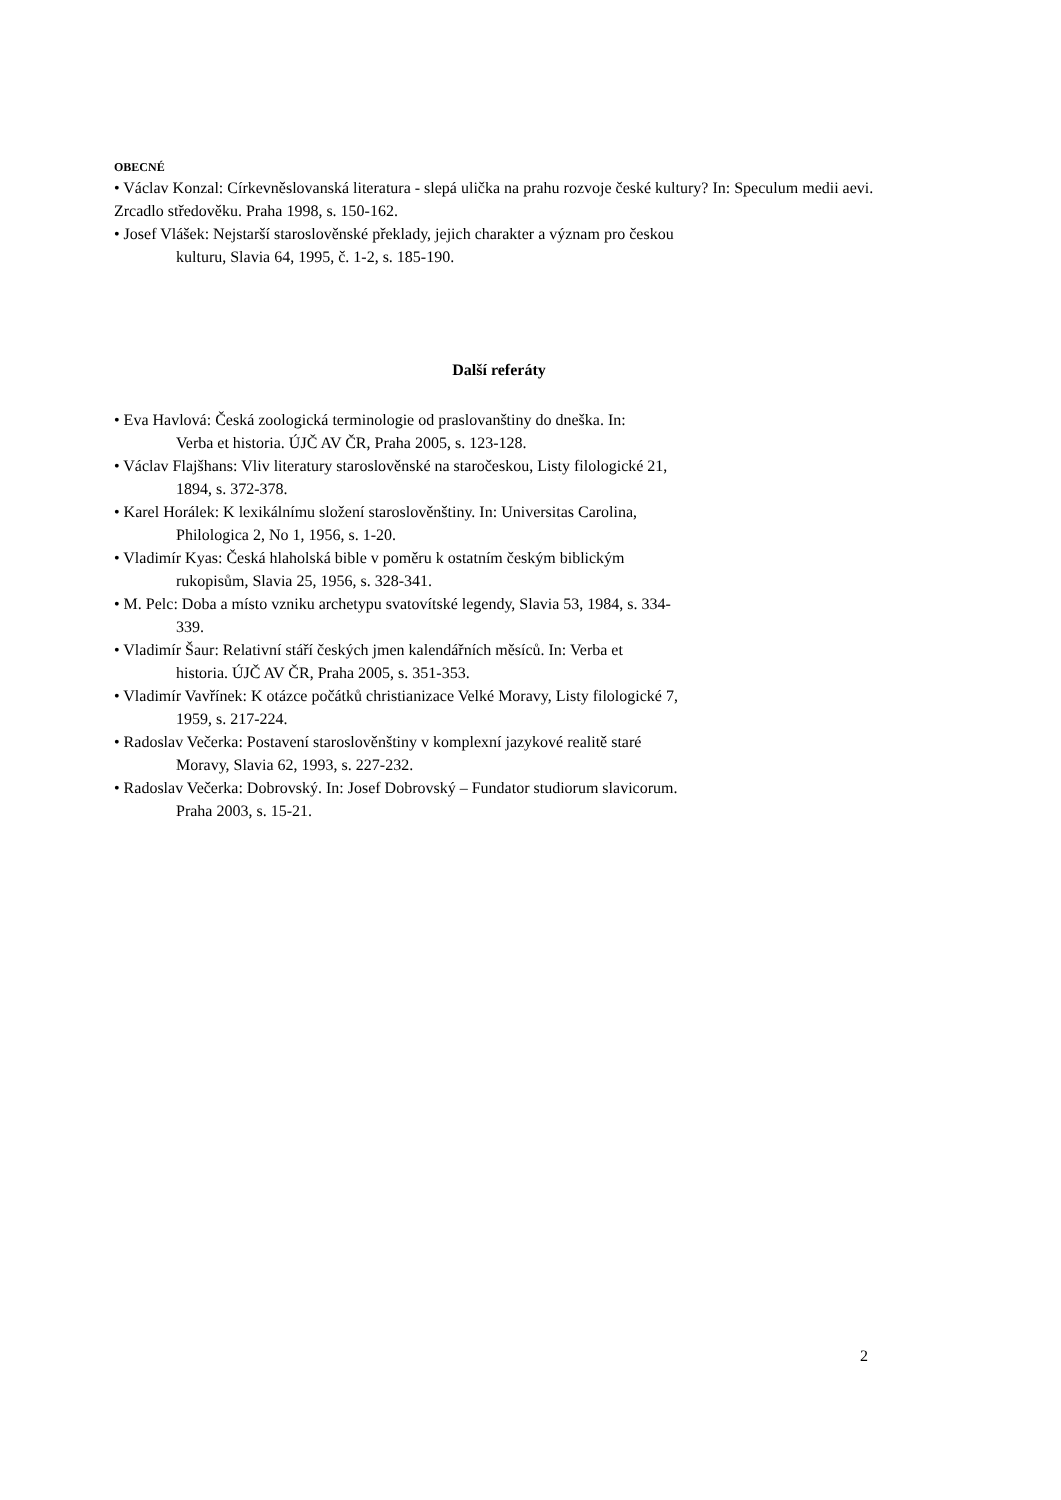OBECNÉ
• Václav Konzal: Církevněslovanská literatura - slepá ulička na prahu rozvoje české kultury? In: Speculum medii aevi. Zrcadlo středověku. Praha 1998, s. 150-162.
• Josef Vlášek: Nejstarší staroslověnské překlady, jejich charakter a význam pro českou
kulturu, Slavia 64, 1995, č. 1-2, s. 185-190.
Další referáty
• Eva Havlová: Česká zoologická terminologie od praslovanštiny do dneška. In:
Verba et historia. ÚJČ AV ČR, Praha 2005, s. 123-128.
• Václav Flajšhans: Vliv literatury staroslověnské na staročeskou, Listy filologické 21,
1894, s. 372-378.
• Karel Horálek: K lexikálnímu složení staroslověnštiny. In: Universitas Carolina,
Philologica 2, No 1, 1956, s. 1-20.
• Vladimír Kyas: Česká hlaholská bible v poměru k ostatním českým biblickým
rukopisům, Slavia 25, 1956, s. 328-341.
• M. Pelc: Doba a místo vzniku archetypu svatovítské legendy, Slavia 53, 1984, s. 334-
339.
• Vladimír Šaur: Relativní stáří českých jmen kalendářních měsíců. In: Verba et
historia. ÚJČ AV ČR, Praha 2005, s. 351-353.
• Vladimír Vavřínek: K otázce počátků christianizace Velké Moravy, Listy filologické 7,
1959, s. 217-224.
• Radoslav Večerka: Postavení staroslověnštiny v komplexní jazykové realitě staré
Moravy, Slavia 62, 1993, s. 227-232.
• Radoslav Večerka: Dobrovský. In: Josef Dobrovský – Fundator studiorum slavicorum.
Praha 2003, s. 15-21.
2